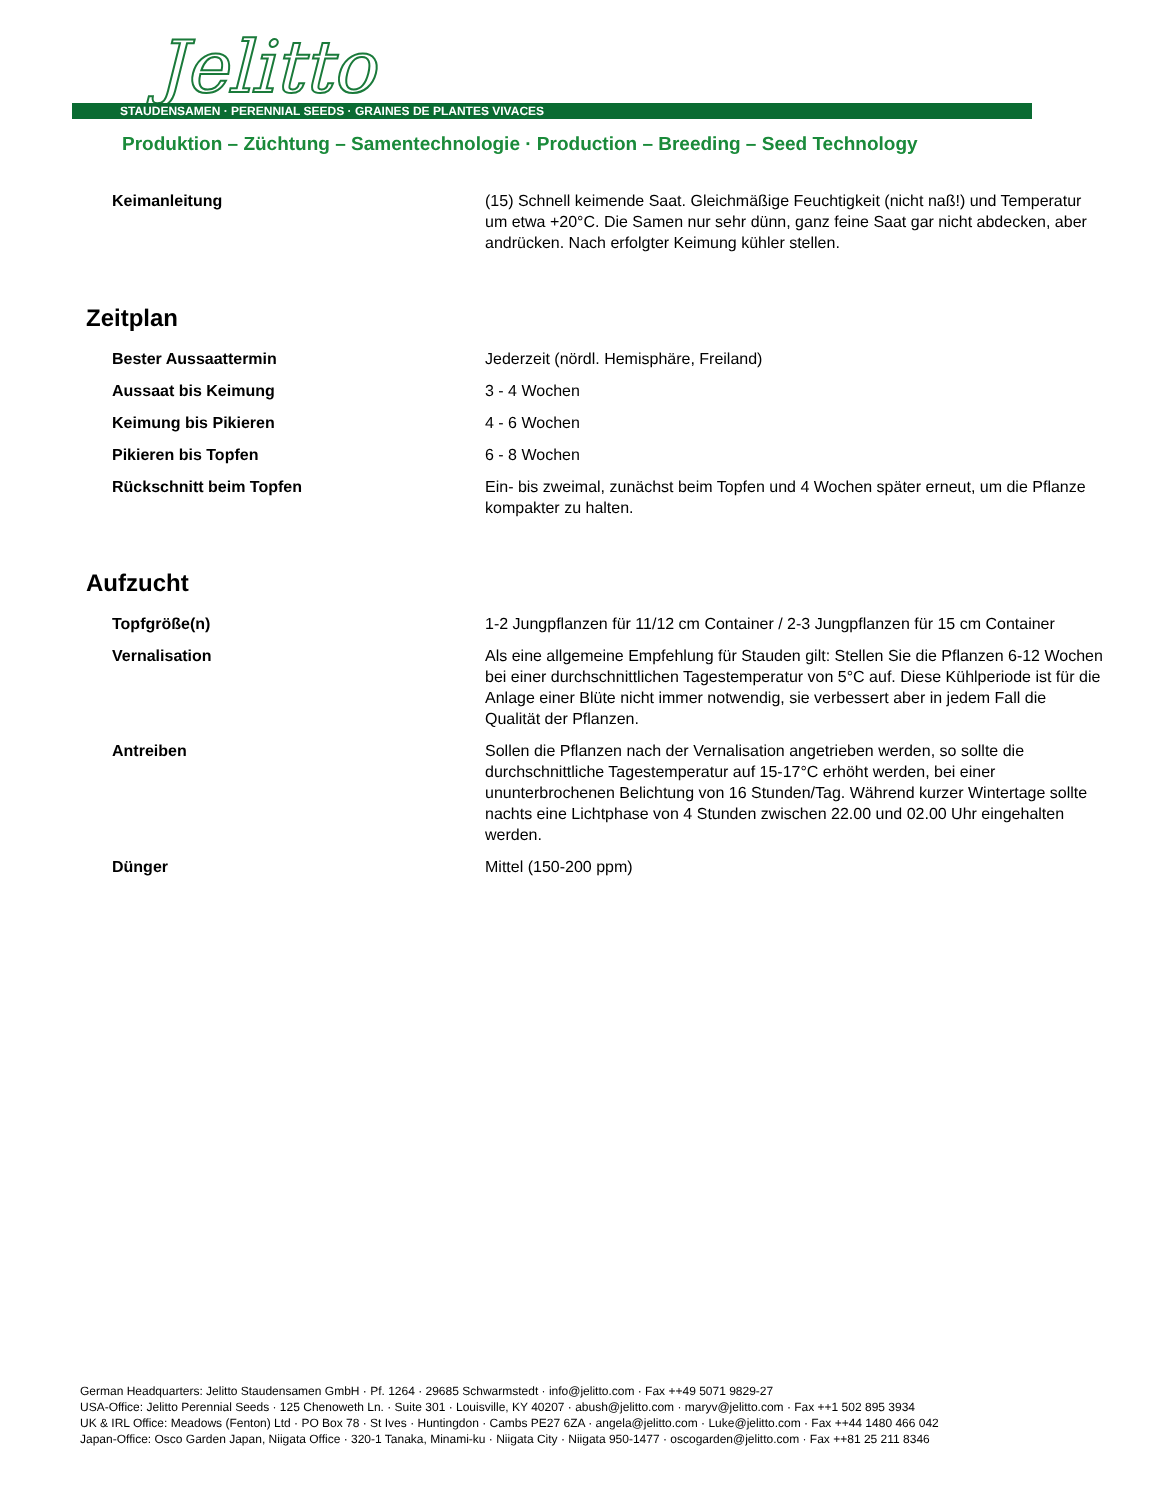Jelitto
STAUDENSAMEN · PERENNIAL SEEDS · GRAINES DE PLANTES VIVACES
Produktion – Züchtung – Samentechnologie · Production – Breeding – Seed Technology
| Keimanleitung | (15) Schnell keimende Saat. Gleichmäßige Feuchtigkeit (nicht naß!) und Temperatur um etwa +20°C. Die Samen nur sehr dünn, ganz feine Saat gar nicht abdecken, aber andrücken. Nach erfolgter Keimung kühler stellen. |
Zeitplan
| Bester Aussaattermin | Jederzeit (nördl. Hemisphäre, Freiland) |
| Aussaat bis Keimung | 3 - 4 Wochen |
| Keimung bis Pikieren | 4 - 6 Wochen |
| Pikieren bis Topfen | 6 - 8 Wochen |
| Rückschnitt beim Topfen | Ein- bis zweimal, zunächst beim Topfen und 4 Wochen später erneut, um die Pflanze kompakter zu halten. |
Aufzucht
| Topfgröße(n) | 1-2 Jungpflanzen für 11/12 cm Container / 2-3 Jungpflanzen für 15 cm Container |
| Vernalisation | Als eine allgemeine Empfehlung für Stauden gilt: Stellen Sie die Pflanzen 6-12 Wochen bei einer durchschnittlichen Tagestemperatur von 5°C auf. Diese Kühlperiode ist für die Anlage einer Blüte nicht immer notwendig, sie verbessert aber in jedem Fall die Qualität der Pflanzen. |
| Antreiben | Sollen die Pflanzen nach der Vernalisation angetrieben werden, so sollte die durchschnittliche Tagestemperatur auf 15-17°C erhöht werden, bei einer ununterbrochenen Belichtung von 16 Stunden/Tag. Während kurzer Wintertage sollte nachts eine Lichtphase von 4 Stunden zwischen 22.00 und 02.00 Uhr eingehalten werden. |
| Dünger | Mittel (150-200 ppm) |
German Headquarters: Jelitto Staudensamen GmbH · Pf. 1264 · 29685 Schwarmstedt · info@jelitto.com · Fax ++49 5071 9829-27
USA-Office: Jelitto Perennial Seeds · 125 Chenoweth Ln. · Suite 301 · Louisville, KY 40207 · abush@jelitto.com · maryv@jelitto.com · Fax ++1 502 895 3934
UK & IRL Office: Meadows (Fenton) Ltd · PO Box 78 · St Ives · Huntingdon · Cambs PE27 6ZA · angela@jelitto.com · Luke@jelitto.com · Fax ++44 1480 466 042
Japan-Office: Osco Garden Japan, Niigata Office · 320-1 Tanaka, Minami-ku · Niigata City · Niigata 950-1477 · oscogarden@jelitto.com · Fax ++81 25 211 8346